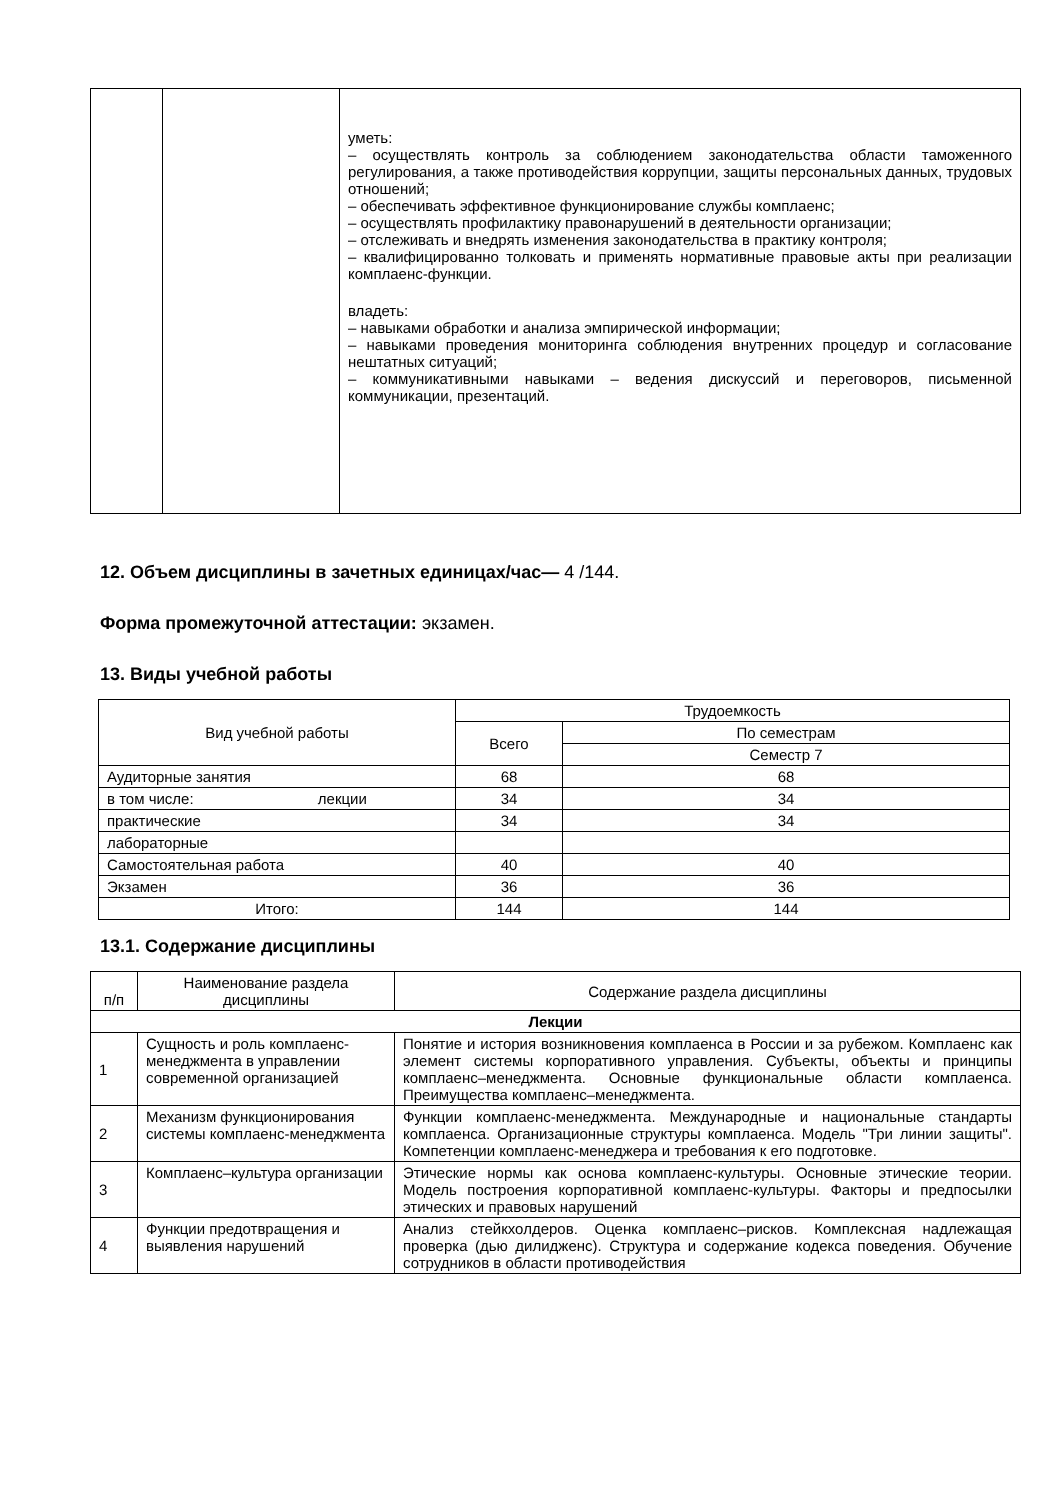| | | уметь: – осуществлять контроль за соблюдением законодательства области таможенного регулирования, а также противодействия коррупции, защиты персональных данных, трудовых отношений; – обеспечивать эффективное функционирование службы комплаенс; – осуществлять профилактику правонарушений в деятельности организации; – отслеживать и внедрять изменения законодательства в практику контроля; – квалифицированно толковать и применять нормативные правовые акты при реализации комплаенс-функции. владеть: – навыками обработки и анализа эмпирической информации; – навыками проведения мониторинга соблюдения внутренних процедур и согласование нештатных ситуаций; – коммуникативными навыками – ведения дискуссий и переговоров, письменной коммуникации, презентаций. |
12. Объем дисциплины в зачетных единицах/час— 4 /144.
Форма промежуточной аттестации: экзамен.
13. Виды учебной работы
| Вид учебной работы | Трудоемкость | |
| --- | --- | --- |
| | Всего | По семестрам |
| | | Семестр 7 |
| Аудиторные занятия | 68 | 68 |
| в том числе: лекции | 34 | 34 |
| практические | 34 | 34 |
| лабораторные | | |
| Самостоятельная работа | 40 | 40 |
| Экзамен | 36 | 36 |
| Итого: | 144 | 144 |
13.1. Содержание дисциплины
| п/п | Наименование раздела дисциплины | Содержание раздела дисциплины |
| --- | --- | --- |
| Лекции | | |
| 1 | Сущность и роль комплаенс-менеджмента в управлении современной организацией | Понятие и история возникновения комплаенса в России и за рубежом. Комплаенс как элемент системы корпоративного управления. Субъекты, объекты и принципы комплаенс–менеджмента. Основные функциональные области комплаенса. Преимущества комплаенс–менеджмента. |
| 2 | Механизм функционирования системы комплаенс-менеджмента | Функции комплаенс-менеджмента. Международные и национальные стандарты комплаенса. Организационные структуры комплаенса. Модель "Три линии защиты". Компетенции комплаенс-менеджера и требования к его подготовке. |
| 3 | Комплаенс–культура организации | Этические нормы как основа комплаенс-культуры. Основные этические теории. Модель построения корпоративной комплаенс-культуры. Факторы и предпосылки этических и правовых нарушений |
| 4 | Функции предотвращения и выявления нарушений | Анализ стейкхолдеров. Оценка комплаенс–рисков. Комплексная надлежащая проверка (дью дилидженс). Структура и содержание кодекса поведения. Обучение сотрудников в области противодействия |